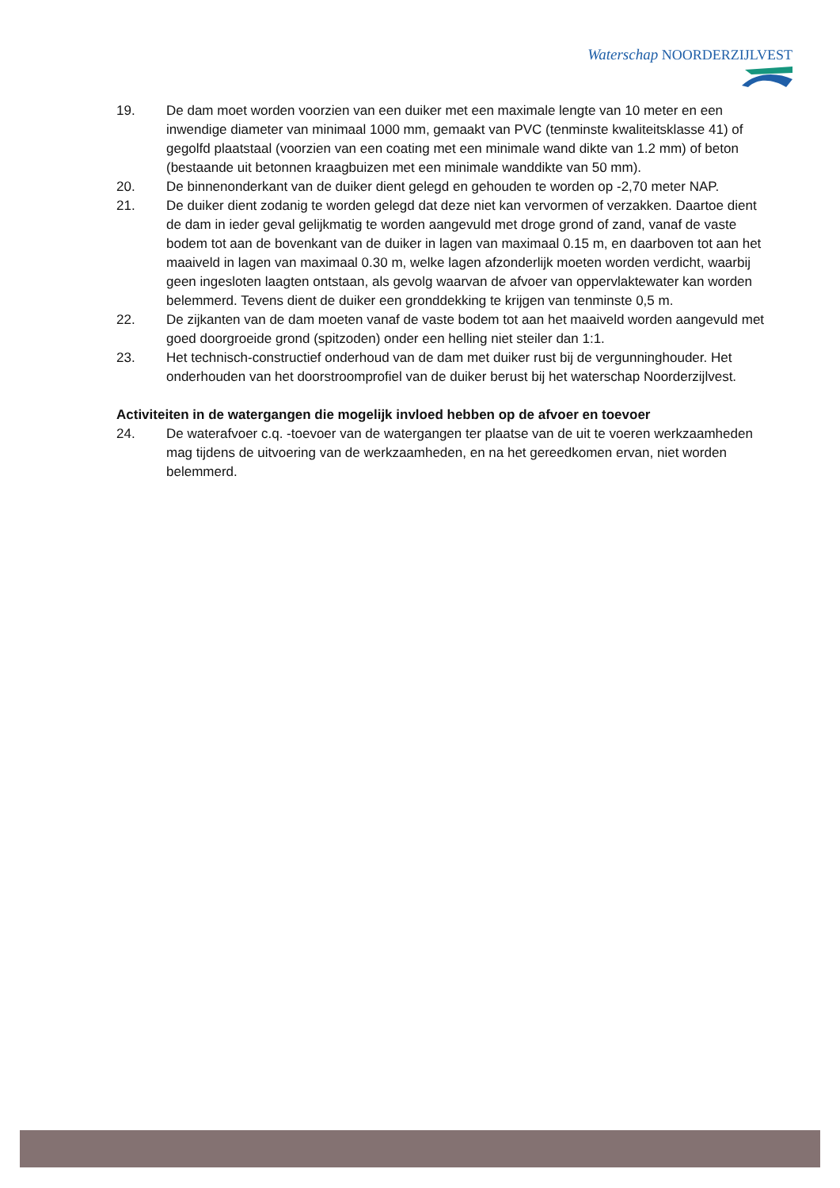Waterschap NOORDERZIJLVEST
19. De dam moet worden voorzien van een duiker met een maximale lengte van 10 meter en een inwendige diameter van minimaal 1000 mm, gemaakt van PVC (tenminste kwaliteitsklasse 41) of gegolfd plaatstaal (voorzien van een coating met een minimale wand dikte van 1.2 mm) of beton (bestaande uit betonnen kraagbuizen met een minimale wanddikte van 50 mm).
20. De binnenonderkant van de duiker dient gelegd en gehouden te worden op -2,70 meter NAP.
21. De duiker dient zodanig te worden gelegd dat deze niet kan vervormen of verzakken. Daartoe dient de dam in ieder geval gelijkmatig te worden aangevuld met droge grond of zand, vanaf de vaste bodem tot aan de bovenkant van de duiker in lagen van maximaal 0.15 m, en daarboven tot aan het maaiveld in lagen van maximaal 0.30 m, welke lagen afzonderlijk moeten worden verdicht, waarbij geen ingesloten laagten ontstaan, als gevolg waarvan de afvoer van oppervlaktewater kan worden belemmerd. Tevens dient de duiker een gronddekking te krijgen van tenminste 0,5 m.
22. De zijkanten van de dam moeten vanaf de vaste bodem tot aan het maaiveld worden aangevuld met goed doorgroeide grond (spitzoden) onder een helling niet steiler dan 1:1.
23. Het technisch-constructief onderhoud van de dam met duiker rust bij de vergunninghouder. Het onderhouden van het doorstroomprofiel van de duiker berust bij het waterschap Noorderzijlvest.
Activiteiten in de watergangen die mogelijk invloed hebben op de afvoer en toevoer
24. De waterafvoer c.q. -toevoer van de watergangen ter plaatse van de uit te voeren werkzaamheden mag tijdens de uitvoering van de werkzaamheden, en na het gereedkomen ervan, niet worden belemmerd.